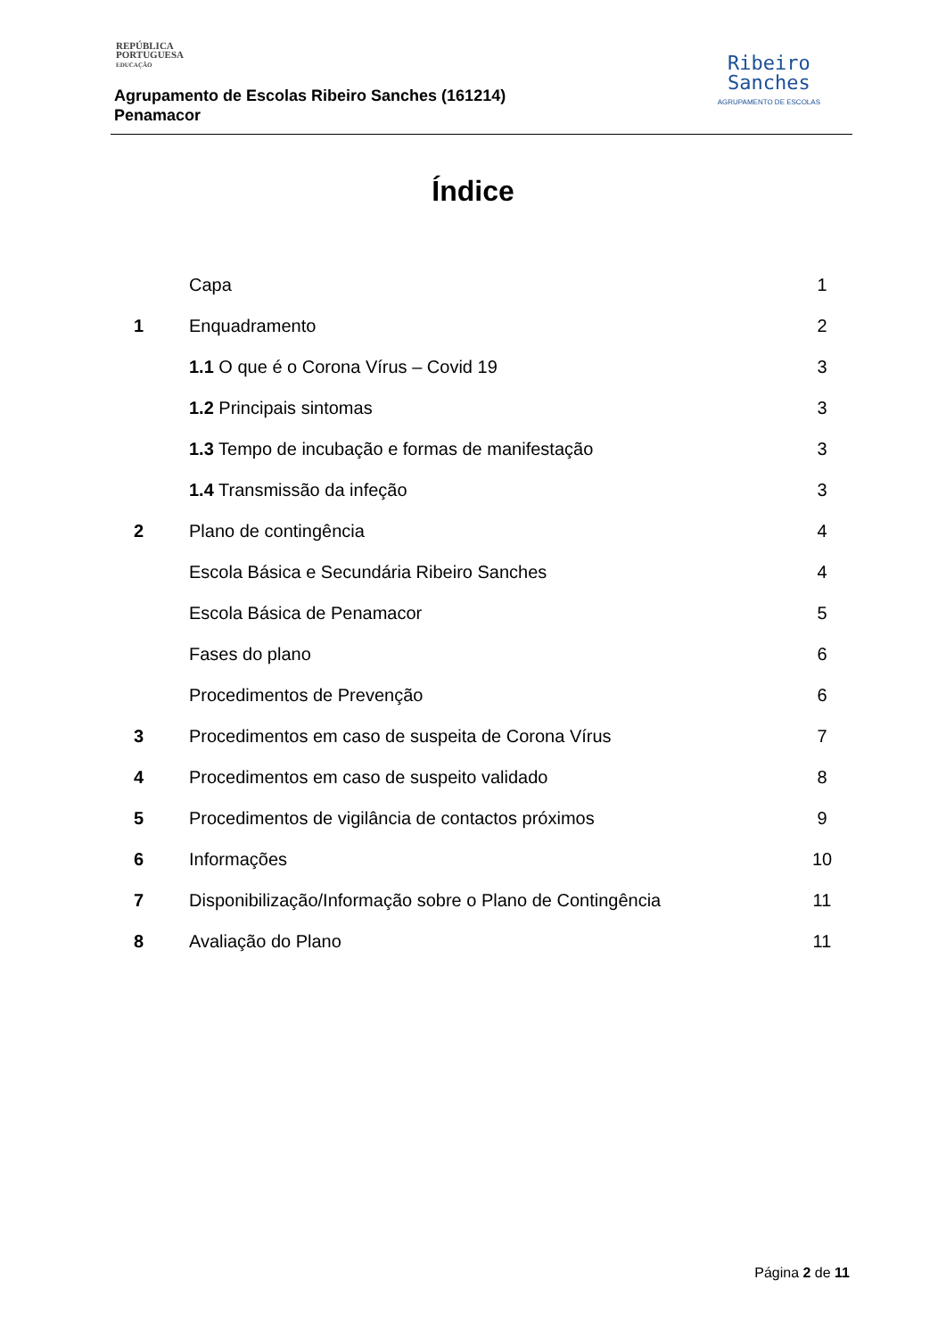REPÚBLICA
PORTUGUESA
EDUCAÇÃO
Agrupamento de Escolas Ribeiro Sanches (161214)
Penamacor
Ribeiro
Sanches
AGRUPAMENTO DE ESCOLAS
Índice
| | Capa | 1 |
| 1 | Enquadramento | 2 |
| | 1.1 O que é o Corona Vírus – Covid 19 | 3 |
| | 1.2 Principais sintomas | 3 |
| | 1.3 Tempo de incubação e formas de manifestação | 3 |
| | 1.4 Transmissão da infeção | 3 |
| 2 | Plano de contingência | 4 |
| | Escola Básica e Secundária Ribeiro Sanches | 4 |
| | Escola Básica de Penamacor | 5 |
| | Fases do plano | 6 |
| | Procedimentos de Prevenção | 6 |
| 3 | Procedimentos em caso de suspeita de Corona Vírus | 7 |
| 4 | Procedimentos em caso de suspeito validado | 8 |
| 5 | Procedimentos de vigilância de contactos próximos | 9 |
| 6 | Informações | 10 |
| 7 | Disponibilização/Informação sobre o Plano de Contingência | 11 |
| 8 | Avaliação do Plano | 11 |
Página 2 de 11